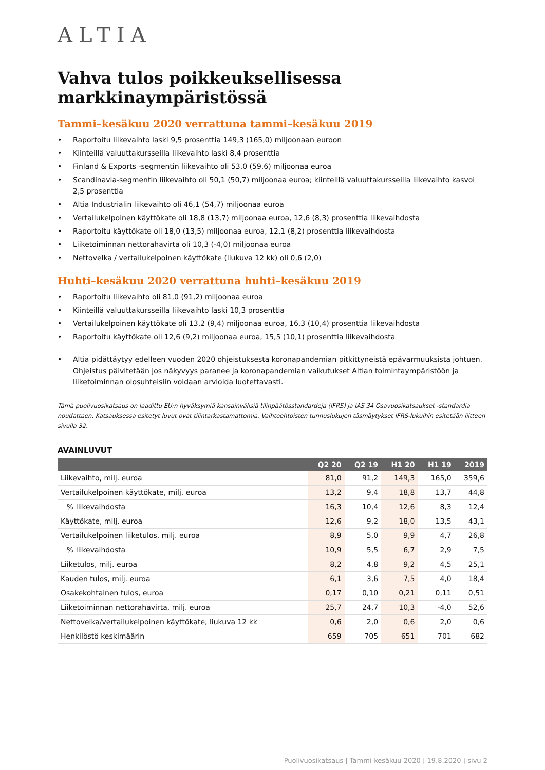ALTIA
Vahva tulos poikkeuksellisessa markkinaympäristössä
Tammi–kesäkuu 2020 verrattuna tammi–kesäkuu 2019
• Raportoitu liikevaihto laski 9,5 prosenttia 149,3 (165,0) miljoonaan euroon
• Kiinteillä valuuttakursseilla liikevaihto laski 8,4 prosenttia
• Finland & Exports -segmentin liikevaihto oli 53,0 (59,6) miljoonaa euroa
• Scandinavia-segmentin liikevaihto oli 50,1 (50,7) miljoonaa euroa; kiinteillä valuuttakursseilla liikevaihto kasvoi 2,5 prosenttia
• Altia Industrialin liikevaihto oli 46,1 (54,7) miljoonaa euroa
• Vertailukelpoinen käyttökate oli 18,8 (13,7) miljoonaa euroa, 12,6 (8,3) prosenttia liikevaihdosta
• Raportoitu käyttökate oli 18,0 (13,5) miljoonaa euroa, 12,1 (8,2) prosenttia liikevaihdosta
• Liiketoiminnan nettorahavirta oli 10,3 (-4,0) miljoonaa euroa
• Nettovelka / vertailukelpoinen käyttökate (liukuva 12 kk) oli 0,6 (2,0)
Huhti–kesäkuu 2020 verrattuna huhti–kesäkuu 2019
• Raportoitu liikevaihto oli 81,0 (91,2) miljoonaa euroa
• Kiinteillä valuuttakursseilla liikevaihto laski 10,3 prosenttia
• Vertailukelpoinen käyttökate oli 13,2 (9,4) miljoonaa euroa, 16,3 (10,4) prosenttia liikevaihdosta
• Raportoitu käyttökate oli 12,6 (9,2) miljoonaa euroa, 15,5 (10,1) prosenttia liikevaihdosta
• Altia pidättäytyy edelleen vuoden 2020 ohjeistuksesta koronapandemian pitkittyneistä epävarmuuksista johtuen. Ohjeistus päivitetään jos näkyvyys paranee ja koronapandemian vaikutukset Altian toimintaympäristöön ja liiketoiminnan olosuhteisiin voidaan arvioida luotettavasti.
Tämä puolivuosikatsaus on laadittu EU:n hyväksymiä kansainvälisiä tilinpäätösstandardeja (IFRS) ja IAS 34 Osavuosikatsaukset -standardia noudattaen. Katsauksessa esitetyt luvut ovat tilintarkastamattomia. Vaihtoehtoisten tunnuslukujen täsmäytykset IFRS-lukuihin esitetään liitteen sivulla 32.
AVAINLUVUT
| | Q2 20 | Q2 19 | H1 20 | H1 19 | 2019 |
| --- | --- | --- | --- | --- | --- |
| Liikevaihto, milj. euroa | 81,0 | 91,2 | 149,3 | 165,0 | 359,6 |
| Vertailukelpoinen käyttökate, milj. euroa | 13,2 | 9,4 | 18,8 | 13,7 | 44,8 |
| % liikevaihdosta | 16,3 | 10,4 | 12,6 | 8,3 | 12,4 |
| Käyttökate, milj. euroa | 12,6 | 9,2 | 18,0 | 13,5 | 43,1 |
| Vertailukelpoinen liiketulos, milj. euroa | 8,9 | 5,0 | 9,9 | 4,7 | 26,8 |
| % liikevaihdosta | 10,9 | 5,5 | 6,7 | 2,9 | 7,5 |
| Liiketulos, milj. euroa | 8,2 | 4,8 | 9,2 | 4,5 | 25,1 |
| Kauden tulos, milj. euroa | 6,1 | 3,6 | 7,5 | 4,0 | 18,4 |
| Osakekohtainen tulos, euroa | 0,17 | 0,10 | 0,21 | 0,11 | 0,51 |
| Liiketoiminnan nettorahavirta, milj. euroa | 25,7 | 24,7 | 10,3 | -4,0 | 52,6 |
| Nettovelka/vertailukelpoinen käyttökate, liukuva 12 kk | 0,6 | 2,0 | 0,6 | 2,0 | 0,6 |
| Henkilöstö keskimäärin | 659 | 705 | 651 | 701 | 682 |
Puolivuosikatsaus | Tammi-kesäkuu 2020 | 19.8.2020 | sivu 2